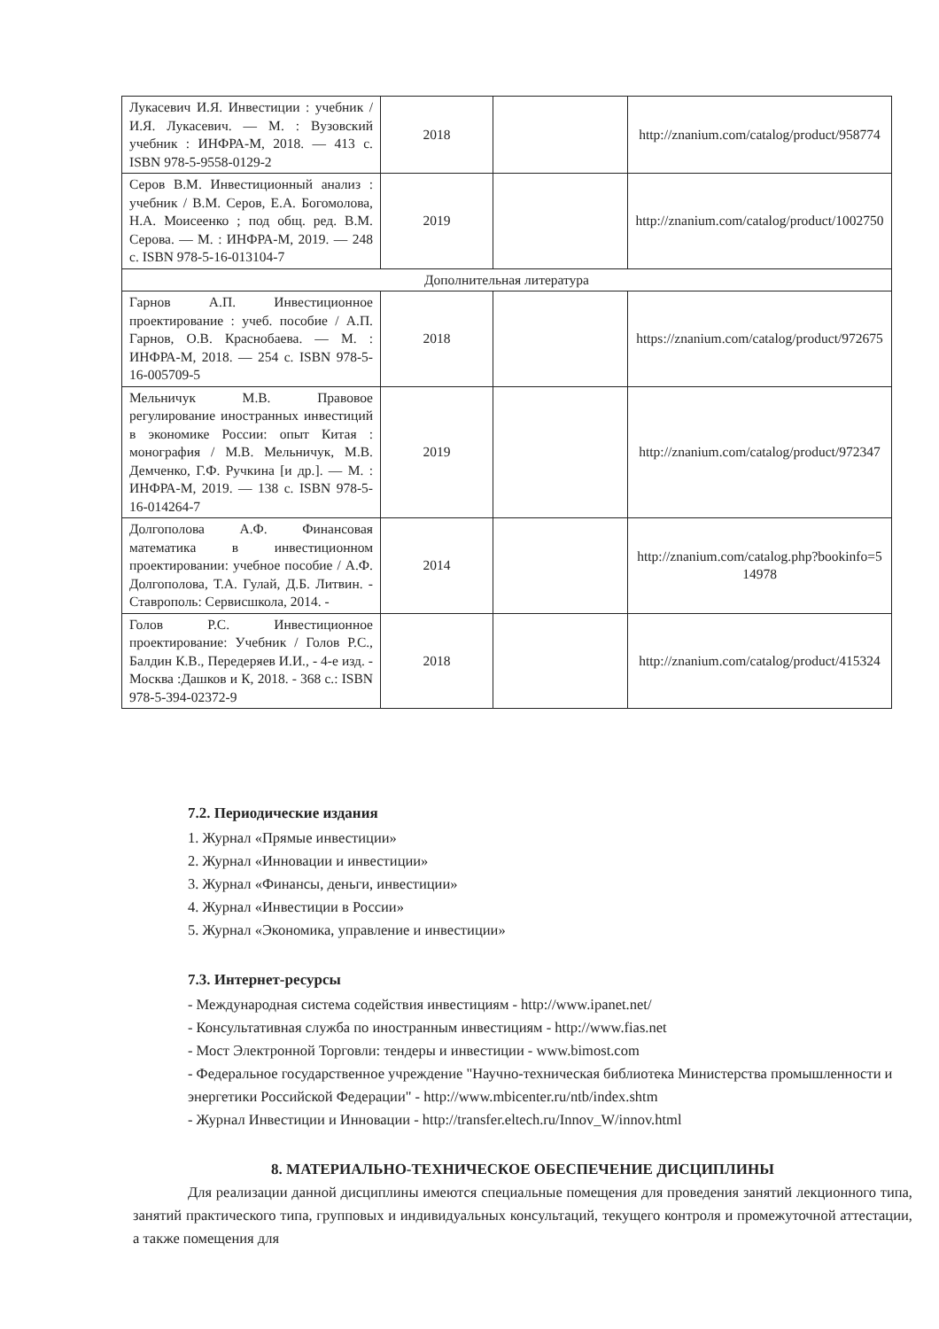| Лукасевич И.Я. Инвестиции : учебник / И.Я. Лукасевич. — М. : Вузовский учебник : ИНФРА-М, 2018. — 413 с. ISBN 978-5-9558-0129-2 | 2018 | | http://znanium.com/catalog/product/958774 |
| Серов В.М. Инвестиционный анализ : учебник / В.М. Серов, Е.А. Богомолова, Н.А. Моисеенко ; под общ. ред. В.М. Серова. — М. : ИНФРА-М, 2019. — 248 с. ISBN 978-5-16-013104-7 | 2019 | | http://znanium.com/catalog/product/1002750 |
| Дополнительная литература | | | |
| Гарнов А.П. Инвестиционное проектирование : учеб. пособие / А.П. Гарнов, О.В. Краснобаева. — М. : ИНФРА-М, 2018. — 254 с. ISBN 978-5-16-005709-5 | 2018 | | https://znanium.com/catalog/product/972675 |
| Мельничук М.В. Правовое регулирование иностранных инвестиций в экономике России: опыт Китая : монография / М.В. Мельничук, М.В. Демченко, Г.Ф. Ручкина [и др.]. — М. : ИНФРА-М, 2019. — 138 с. ISBN 978-5-16-014264-7 | 2019 | | http://znanium.com/catalog/product/972347 |
| Долгополова А.Ф. Финансовая математика в инвестиционном проектировании: учебное пособие / А.Ф. Долгополова, Т.А. Гулай, Д.Б. Литвин. - Ставрополь: Сервисшкола, 2014. - | 2014 | | http://znanium.com/catalog.php?bookinfo=514978 |
| Голов Р.С. Инвестиционное проектирование: Учебник / Голов Р.С., Балдин К.В., Передеряев И.И., - 4-е изд. - Москва :Дашков и К, 2018. - 368 с.: ISBN 978-5-394-02372-9 | 2018 | | http://znanium.com/catalog/product/415324 |
7.2. Периодические издания
1. Журнал «Прямые инвестиции»
2. Журнал «Инновации и инвестиции»
3. Журнал «Финансы, деньги, инвестиции»
4. Журнал «Инвестиции в России»
5. Журнал «Экономика, управление и инвестиции»
7.3. Интернет-ресурсы
- Международная система содействия инвестициям - http://www.ipanet.net/
- Консультативная служба по иностранным инвестициям - http://www.fias.net
- Мост Электронной Торговли: тендеры и инвестиции - www.bimost.com
- Федеральное государственное учреждение "Научно-техническая библиотека Министерства промышленности и энергетики Российской Федерации" - http://www.mbicenter.ru/ntb/index.shtm
- Журнал Инвестиции и Инновации - http://transfer.eltech.ru/Innov_W/innov.html
8. МАТЕРИАЛЬНО-ТЕХНИЧЕСКОЕ ОБЕСПЕЧЕНИЕ ДИСЦИПЛИНЫ
Для реализации данной дисциплины имеются специальные помещения для проведения занятий лекционного типа, занятий практического типа, групповых и индивидуальных консультаций, текущего контроля и промежуточной аттестации, а также помещения для